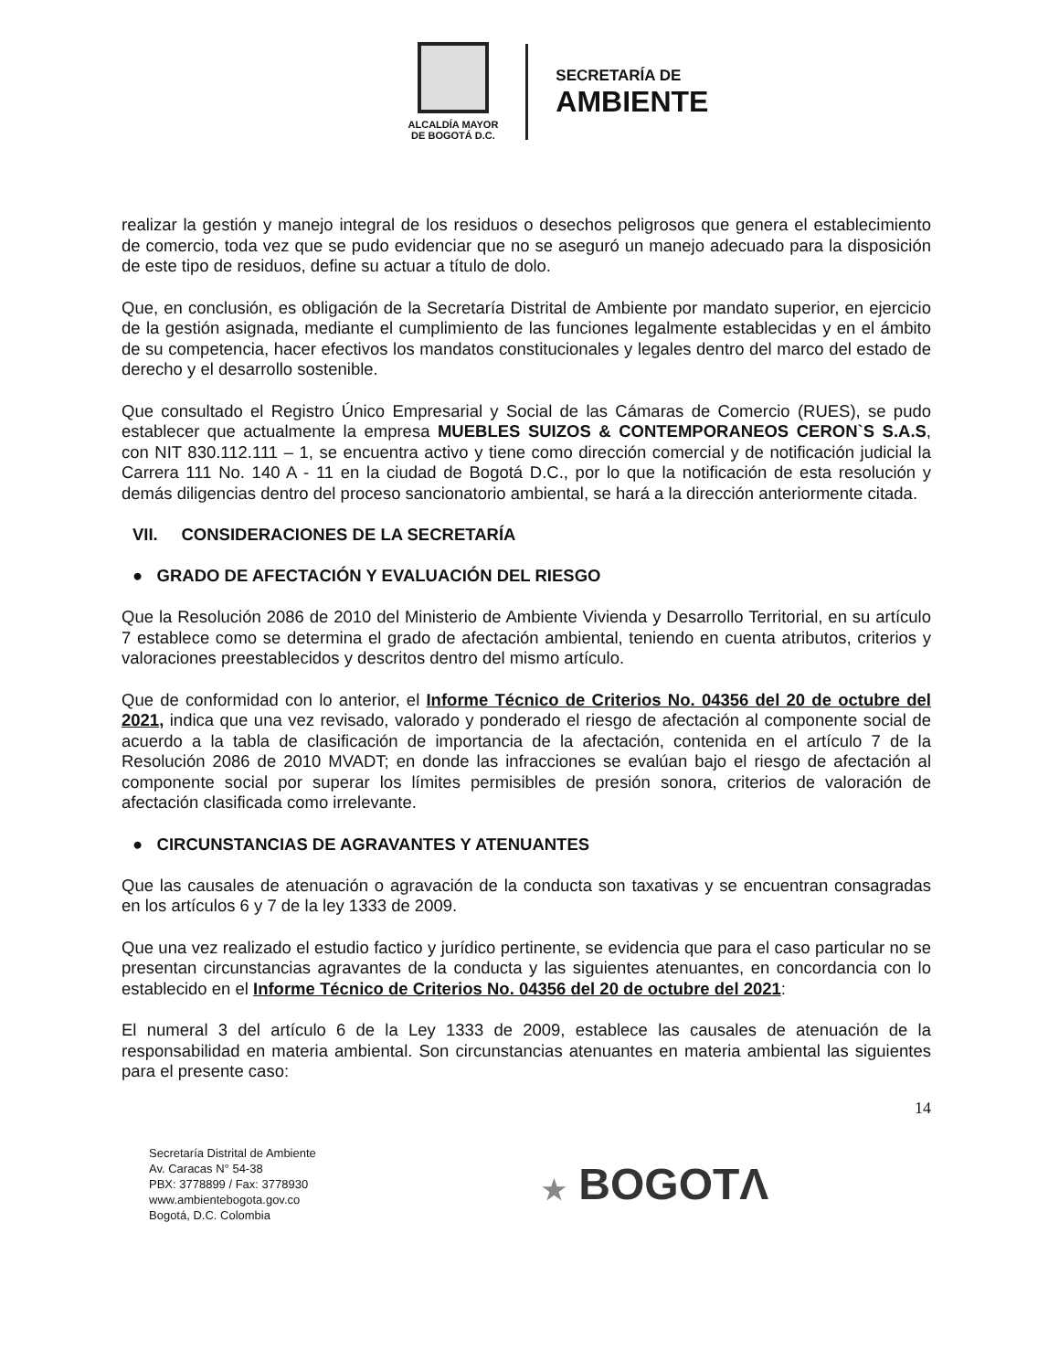ALCALDÍA MAYOR
DE BOGOTÁ D.C.
SECRETARÍA DE
AMBIENTE
realizar la gestión y manejo integral de los residuos o desechos peligrosos que genera el establecimiento de comercio, toda vez que se pudo evidenciar que no se aseguró un manejo adecuado para la disposición de este tipo de residuos, define su actuar a título de dolo.
Que, en conclusión, es obligación de la Secretaría Distrital de Ambiente por mandato superior, en ejercicio de la gestión asignada, mediante el cumplimiento de las funciones legalmente establecidas y en el ámbito de su competencia, hacer efectivos los mandatos constitucionales y legales dentro del marco del estado de derecho y el desarrollo sostenible.
Que consultado el Registro Único Empresarial y Social de las Cámaras de Comercio (RUES), se pudo establecer que actualmente la empresa MUEBLES SUIZOS & CONTEMPORANEOS CERON`S S.A.S, con NIT 830.112.111 – 1, se encuentra activo y tiene como dirección comercial y de notificación judicial la Carrera 111 No. 140 A - 11 en la ciudad de Bogotá D.C., por lo que la notificación de esta resolución y demás diligencias dentro del proceso sancionatorio ambiental, se hará a la dirección anteriormente citada.
VII. CONSIDERACIONES DE LA SECRETARÍA
● GRADO DE AFECTACIÓN Y EVALUACIÓN DEL RIESGO
Que la Resolución 2086 de 2010 del Ministerio de Ambiente Vivienda y Desarrollo Territorial, en su artículo 7 establece como se determina el grado de afectación ambiental, teniendo en cuenta atributos, criterios y valoraciones preestablecidos y descritos dentro del mismo artículo.
Que de conformidad con lo anterior, el Informe Técnico de Criterios No. 04356 del 20 de octubre del 2021, indica que una vez revisado, valorado y ponderado el riesgo de afectación al componente social de acuerdo a la tabla de clasificación de importancia de la afectación, contenida en el artículo 7 de la Resolución 2086 de 2010 MVADT; en donde las infracciones se evalúan bajo el riesgo de afectación al componente social por superar los límites permisibles de presión sonora, criterios de valoración de afectación clasificada como irrelevante.
● CIRCUNSTANCIAS DE AGRAVANTES Y ATENUANTES
Que las causales de atenuación o agravación de la conducta son taxativas y se encuentran consagradas en los artículos 6 y 7 de la ley 1333 de 2009.
Que una vez realizado el estudio factico y jurídico pertinente, se evidencia que para el caso particular no se presentan circunstancias agravantes de la conducta y las siguientes atenuantes, en concordancia con lo establecido en el Informe Técnico de Criterios No. 04356 del 20 de octubre del 2021:
El numeral 3 del artículo 6 de la Ley 1333 de 2009, establece las causales de atenuación de la responsabilidad en materia ambiental. Son circunstancias atenuantes en materia ambiental las siguientes para el presente caso:
14
Secretaría Distrital de Ambiente
Av. Caracas N° 54-38
PBX: 3778899 / Fax: 3778930
www.ambientebogota.gov.co
Bogotá, D.C. Colombia
★ BOGOTΛ